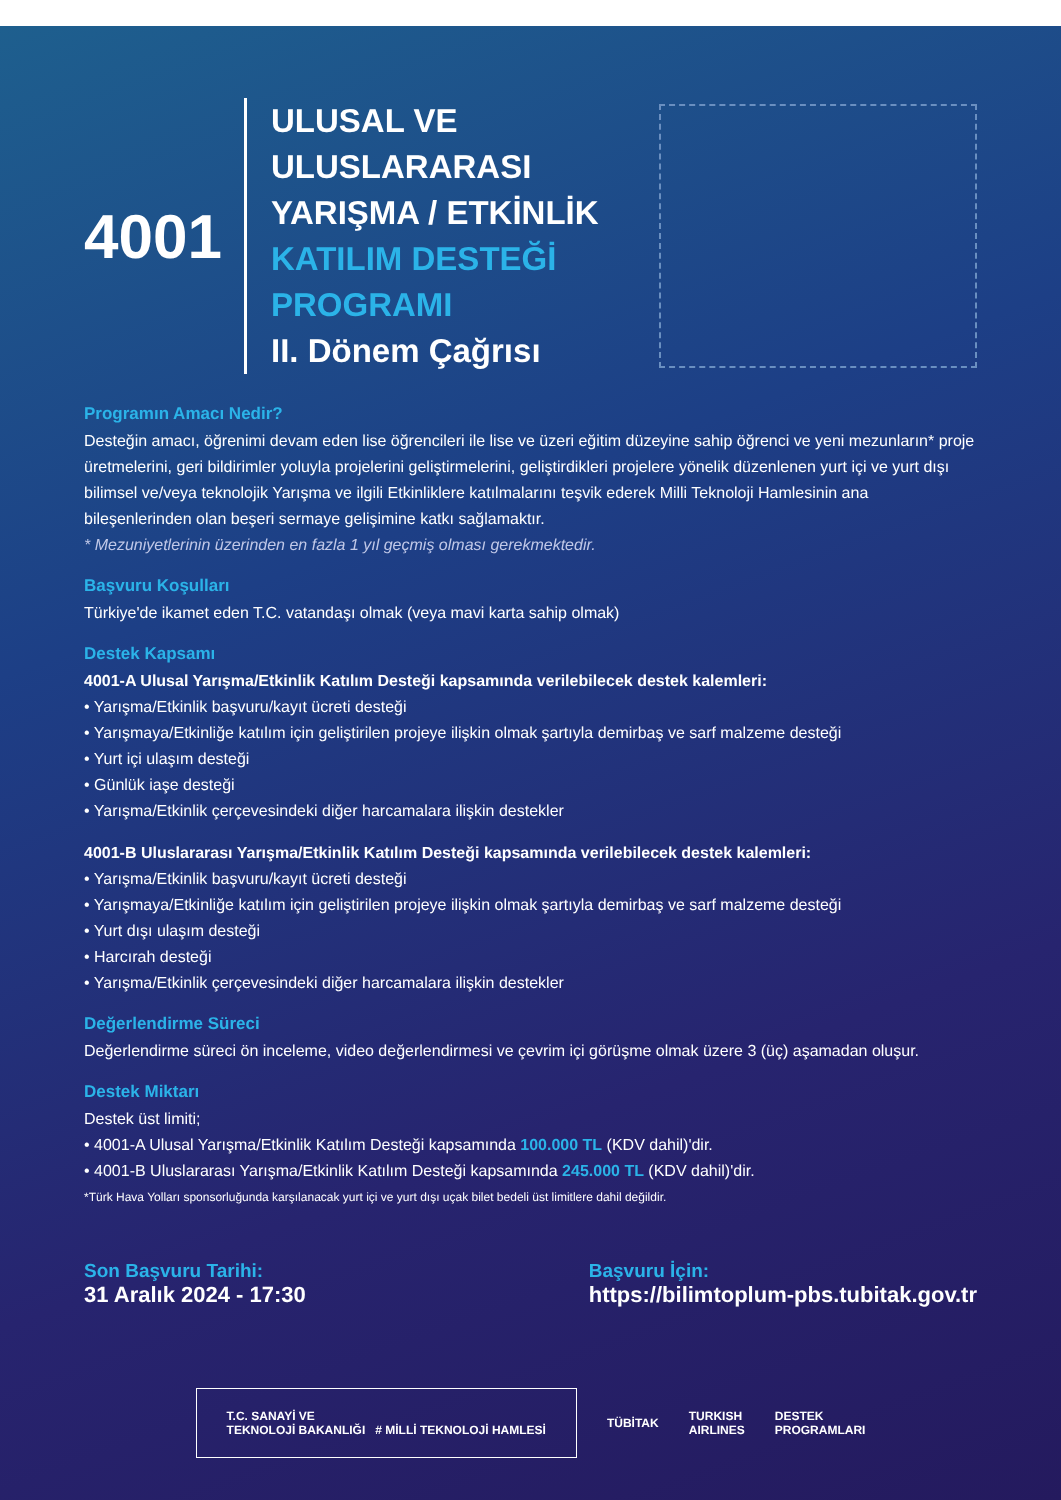4001
ULUSAL VE
ULUSLARARASI
YARIŞMA / ETKİNLİK
KATILIM DESTEĞİ
PROGRAMI
II. Dönem Çağrısı
Programın Amacı Nedir?
Desteğin amacı, öğrenimi devam eden lise öğrencileri ile lise ve üzeri eğitim düzeyine sahip öğrenci ve yeni mezunların* proje üretmelerini, geri bildirimler yoluyla projelerini geliştirmelerini, geliştirdikleri projelere yönelik düzenlenen yurt içi ve yurt dışı bilimsel ve/veya teknolojik Yarışma ve ilgili Etkinliklere katılmalarını teşvik ederek Milli Teknoloji Hamlesinin ana bileşenlerinden olan beşeri sermaye gelişimine katkı sağlamaktır.
* Mezuniyetlerinin üzerinden en fazla 1 yıl geçmiş olması gerekmektedir.
Başvuru Koşulları
Türkiye'de ikamet eden T.C. vatandaşı olmak (veya mavi karta sahip olmak)
Destek Kapsamı
4001-A Ulusal Yarışma/Etkinlik Katılım Desteği kapsamında verilebilecek destek kalemleri:
• Yarışma/Etkinlik başvuru/kayıt ücreti desteği
• Yarışmaya/Etkinliğe katılım için geliştirilen projeye ilişkin olmak şartıyla demirbaş ve sarf malzeme desteği
• Yurt içi ulaşım desteği
• Günlük iaşe desteği
• Yarışma/Etkinlik çerçevesindeki diğer harcamalara ilişkin destekler
4001-B Uluslararası Yarışma/Etkinlik Katılım Desteği kapsamında verilebilecek destek kalemleri:
• Yarışma/Etkinlik başvuru/kayıt ücreti desteği
• Yarışmaya/Etkinliğe katılım için geliştirilen projeye ilişkin olmak şartıyla demirbaş ve sarf malzeme desteği
• Yurt dışı ulaşım desteği
• Harcırah desteği
• Yarışma/Etkinlik çerçevesindeki diğer harcamalara ilişkin destekler
Değerlendirme Süreci
Değerlendirme süreci ön inceleme, video değerlendirmesi ve çevrim içi görüşme olmak üzere 3 (üç) aşamadan oluşur.
Destek Miktarı
Destek üst limiti;
• 4001-A Ulusal Yarışma/Etkinlik Katılım Desteği kapsamında 100.000 TL (KDV dahil)'dir.
• 4001-B Uluslararası Yarışma/Etkinlik Katılım Desteği kapsamında 245.000 TL (KDV dahil)'dir.
*Türk Hava Yolları sponsorluğunda karşılanacak yurt içi ve yurt dışı uçak bilet bedeli üst limitlere dahil değildir.
Son Başvuru Tarihi:
31 Aralık 2024 - 17:30
Başvuru İçin:
https://bilimtoplum-pbs.tubitak.gov.tr
T.C. SANAYİ VE
TEKNOLOJİ BAKANLIĞI # MİLLİ TEKNOLOJİ HAMLESİ
TÜBİTAK
TURKISH
AIRLINES
DESTEK
PROGRAMLARI